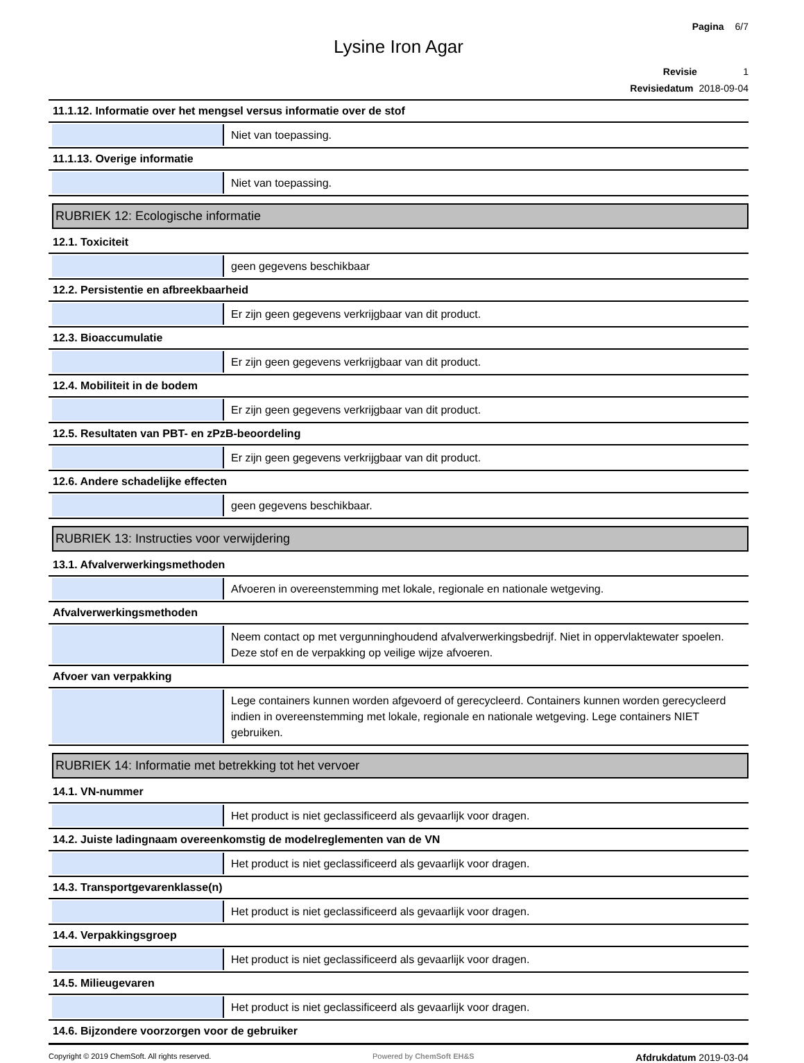Pagina 6/7
Lysine Iron Agar
Revisie 1
Revisiedatum 2018-09-04
11.1.12. Informatie over het mengsel versus informatie over de stof
Niet van toepassing.
11.1.13. Overige informatie
Niet van toepassing.
RUBRIEK 12: Ecologische informatie
12.1. Toxiciteit
geen gegevens beschikbaar
12.2. Persistentie en afbreekbaarheid
Er zijn geen gegevens verkrijgbaar van dit product.
12.3. Bioaccumulatie
Er zijn geen gegevens verkrijgbaar van dit product.
12.4. Mobiliteit in de bodem
Er zijn geen gegevens verkrijgbaar van dit product.
12.5. Resultaten van PBT- en zPzB-beoordeling
Er zijn geen gegevens verkrijgbaar van dit product.
12.6. Andere schadelijke effecten
geen gegevens beschikbaar.
RUBRIEK 13: Instructies voor verwijdering
13.1. Afvalverwerkingsmethoden
Afvoeren in overeenstemming met lokale, regionale en nationale wetgeving.
Afvalverwerkingsmethoden
Neem contact op met vergunninghoudend afvalverwerkingsbedrijf. Niet in oppervlaktewater spoelen. Deze stof en de verpakking op veilige wijze afvoeren.
Afvoer van verpakking
Lege containers kunnen worden afgevoerd of gerecycleerd. Containers kunnen worden gerecycleerd indien in overeenstemming met lokale, regionale en nationale wetgeving. Lege containers NIET gebruiken.
RUBRIEK 14: Informatie met betrekking tot het vervoer
14.1. VN-nummer
Het product is niet geclassificeerd als gevaarlijk voor dragen.
14.2. Juiste ladingnaam overeenkomstig de modelreglementen van de VN
Het product is niet geclassificeerd als gevaarlijk voor dragen.
14.3. Transportgevarenklasse(n)
Het product is niet geclassificeerd als gevaarlijk voor dragen.
14.4. Verpakkingsgroep
Het product is niet geclassificeerd als gevaarlijk voor dragen.
14.5. Milieugevaren
Het product is niet geclassificeerd als gevaarlijk voor dragen.
14.6. Bijzondere voorzorgen voor de gebruiker
Copyright © 2019 ChemSoft. All rights reserved.
Powered by ChemSoft EH&S
Afdrukdatum 2019-03-04